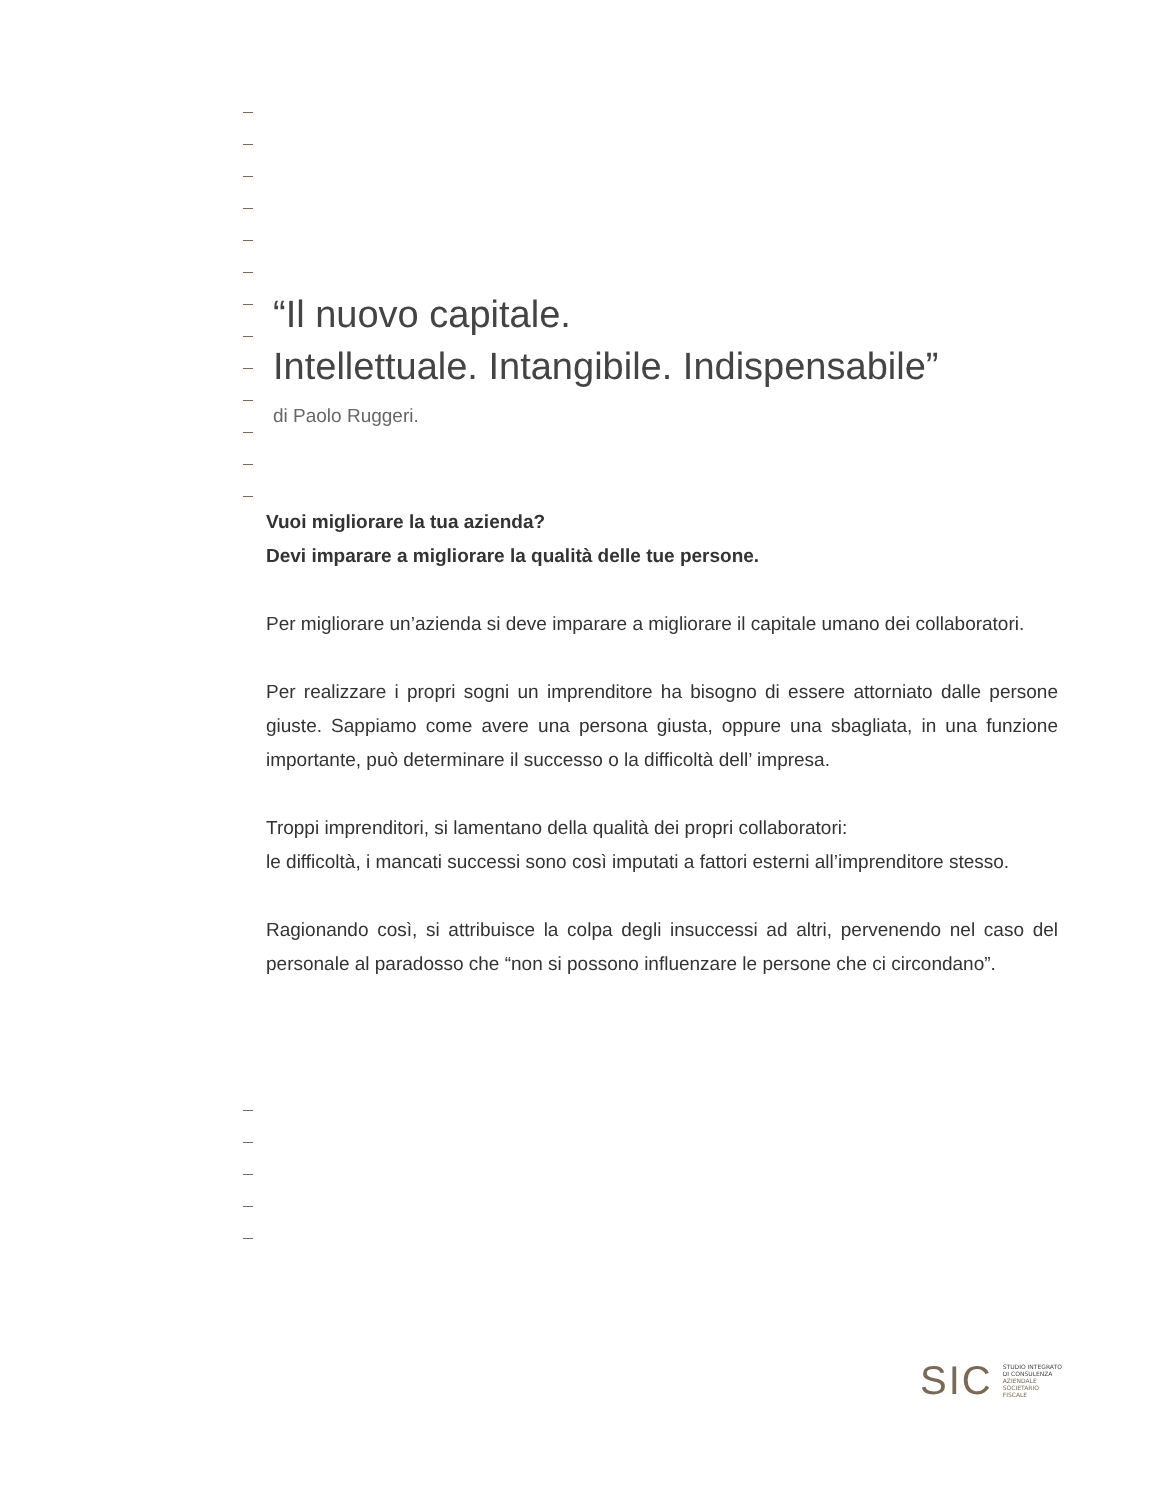“Il nuovo capitale.
Intellettuale. Intangibile. Indispensabile”
di Paolo Ruggeri.
Vuoi migliorare la tua azienda?
Devi imparare a migliorare la qualità delle tue persone.
Per migliorare un’azienda si deve imparare a migliorare il capitale umano dei collaboratori.
Per realizzare i propri sogni un imprenditore ha bisogno di essere attorniato dalle persone giuste. Sappiamo come avere una persona giusta, oppure una sbagliata, in una funzione importante, può determinare il successo o la difficoltà dell’ impresa.
Troppi imprenditori, si lamentano della qualità dei propri collaboratori:
le difficoltà, i mancati successi sono così imputati a fattori esterni all’imprenditore stesso.
Ragionando così, si attribuisce la colpa degli insuccessi ad altri, pervenendo nel caso del personale al paradosso che “non si possono influenzare le persone che ci circondano”.
SIC
STUDIO INTEGRATO
DI CONSULENZA
AZIENDALE
SOCIETARIO
FISCALE